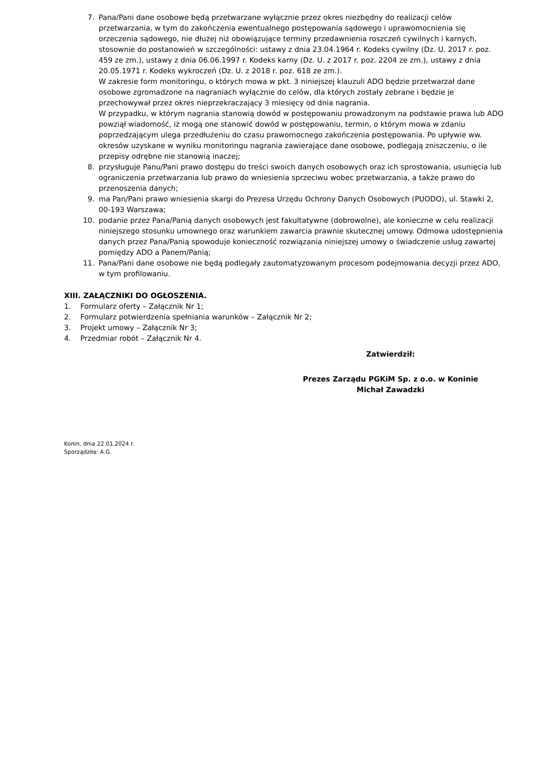7. Pana/Pani dane osobowe będą przetwarzane wyłącznie przez okres niezbędny do realizacji celów przetwarzania, w tym do zakończenia ewentualnego postępowania sądowego i uprawomocnienia się orzeczenia sądowego, nie dłużej niż obowiązujące terminy przedawnienia roszczeń cywilnych i karnych, stosownie do postanowień w szczególności: ustawy z dnia 23.04.1964 r. Kodeks cywilny (Dz. U. 2017 r. poz. 459 ze zm.), ustawy z dnia 06.06.1997 r. Kodeks karny (Dz. U. z 2017 r. poz. 2204 ze zm.), ustawy z dnia 20.05.1971 r. Kodeks wykroczeń (Dz. U. z 2018 r. poz. 618 ze zm.).
W zakresie form monitoringu, o których mowa w pkt. 3 niniejszej klauzuli ADO będzie przetwarzał dane osobowe zgromadzone na nagraniach wyłącznie do celów, dla których zostały zebrane i będzie je przechowywał przez okres nieprzekraczający 3 miesięcy od dnia nagrania.
W przypadku, w którym nagrania stanowią dowód w postępowaniu prowadzonym na podstawie prawa lub ADO powziął wiadomość, iż mogą one stanowić dowód w postępowaniu, termin, o którym mowa w zdaniu poprzedzającym ulega przedłużeniu do czasu prawomocnego zakończenia postępowania. Po upływie ww. okresów uzyskane w wyniku monitoringu nagrania zawierające dane osobowe, podlegają zniszczeniu, o ile przepisy odrębne nie stanowią inaczej;
8. przysługuje Panu/Pani prawo dostępu do treści swoich danych osobowych oraz ich sprostowania, usunięcia lub ograniczenia przetwarzania lub prawo do wniesienia sprzeciwu wobec przetwarzania, a także prawo do przenoszenia danych;
9. ma Pan/Pani prawo wniesienia skargi do Prezesa Urzędu Ochrony Danych Osobowych (PUODO), ul. Stawki 2, 00-193 Warszawa;
10. podanie przez Pana/Panią danych osobowych jest fakultatywne (dobrowolne), ale konieczne w celu realizacji niniejszego stosunku umownego oraz warunkiem zawarcia prawnie skutecznej umowy. Odmowa udostępnienia danych przez Pana/Panią spowoduje konieczność rozwiązania niniejszej umowy o świadczenie usług zawartej pomiędzy ADO a Panem/Panią;
11. Pana/Pani dane osobowe nie będą podlegały zautomatyzowanym procesom podejmowania decyzji przez ADO, w tym profilowaniu.
XIII. ZAŁĄCZNIKI DO OGŁOSZENIA.
1. Formularz oferty – Załącznik Nr 1;
2. Formularz potwierdzenia spełniania warunków – Załącznik Nr 2;
3. Projekt umowy – Załącznik Nr 3;
4. Przedmiar robót – Załącznik Nr 4.
Zatwierdził:
Prezes Zarządu PGKiM Sp. z o.o. w Koninie
Michał Zawadzki
Konin, dnia 22.01.2024 r.
Sporządziła: A.G.